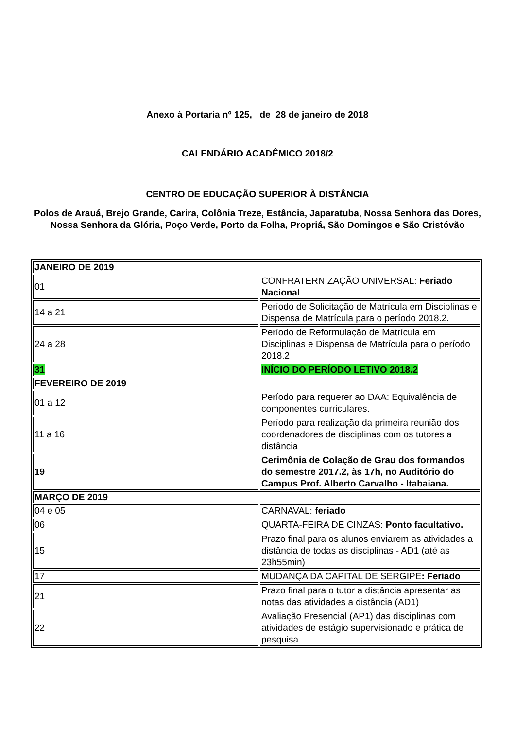Anexo à Portaria nº 125, de 28 de janeiro de 2018
CALENDÁRIO ACADÊMICO 2018/2
CENTRO DE EDUCAÇÃO SUPERIOR À DISTÂNCIA
Polos de Arauá, Brejo Grande, Carira, Colônia Treze, Estância, Japaratuba, Nossa Senhora das Dores, Nossa Senhora da Glória, Poço Verde, Porto da Folha, Propriá, São Domingos e São Cristóvão
| JANEIRO DE 2019 | |
| --- | --- |
| 01 | CONFRATERNIZAÇÃO UNIVERSAL: Feriado Nacional |
| 14 a 21 | Período de Solicitação de Matrícula em Disciplinas e Dispensa de Matrícula para o período 2018.2. |
| 24 a 28 | Período de Reformulação de Matrícula em Disciplinas e Dispensa de Matrícula para o período 2018.2 |
| 31 | INÍCIO DO PERÍODO LETIVO 2018.2 |
| FEVEREIRO DE 2019 | |
| 01 a 12 | Período para requerer ao DAA: Equivalência de componentes curriculares. |
| 11 a 16 | Período para realização da primeira reunião dos coordenadores de disciplinas com os tutores a distância |
| 19 | Cerimônia de Colação de Grau dos formandos do semestre 2017.2, às 17h, no Auditório do Campus Prof. Alberto Carvalho - Itabaiana. |
| MARÇO DE 2019 | |
| 04 e 05 | CARNAVAL: feriado |
| 06 | QUARTA-FEIRA DE CINZAS: Ponto facultativo. |
| 15 | Prazo final para os alunos enviarem as atividades a distância de todas as disciplinas - AD1 (até as 23h55min) |
| 17 | MUDANÇA DA CAPITAL DE SERGIPE : Feriado |
| 21 | Prazo final para o tutor a distância apresentar as notas das atividades a distância (AD1) |
| 22 | Avaliação Presencial (AP1) das disciplinas com atividades de estágio supervisionado e prática de pesquisa |